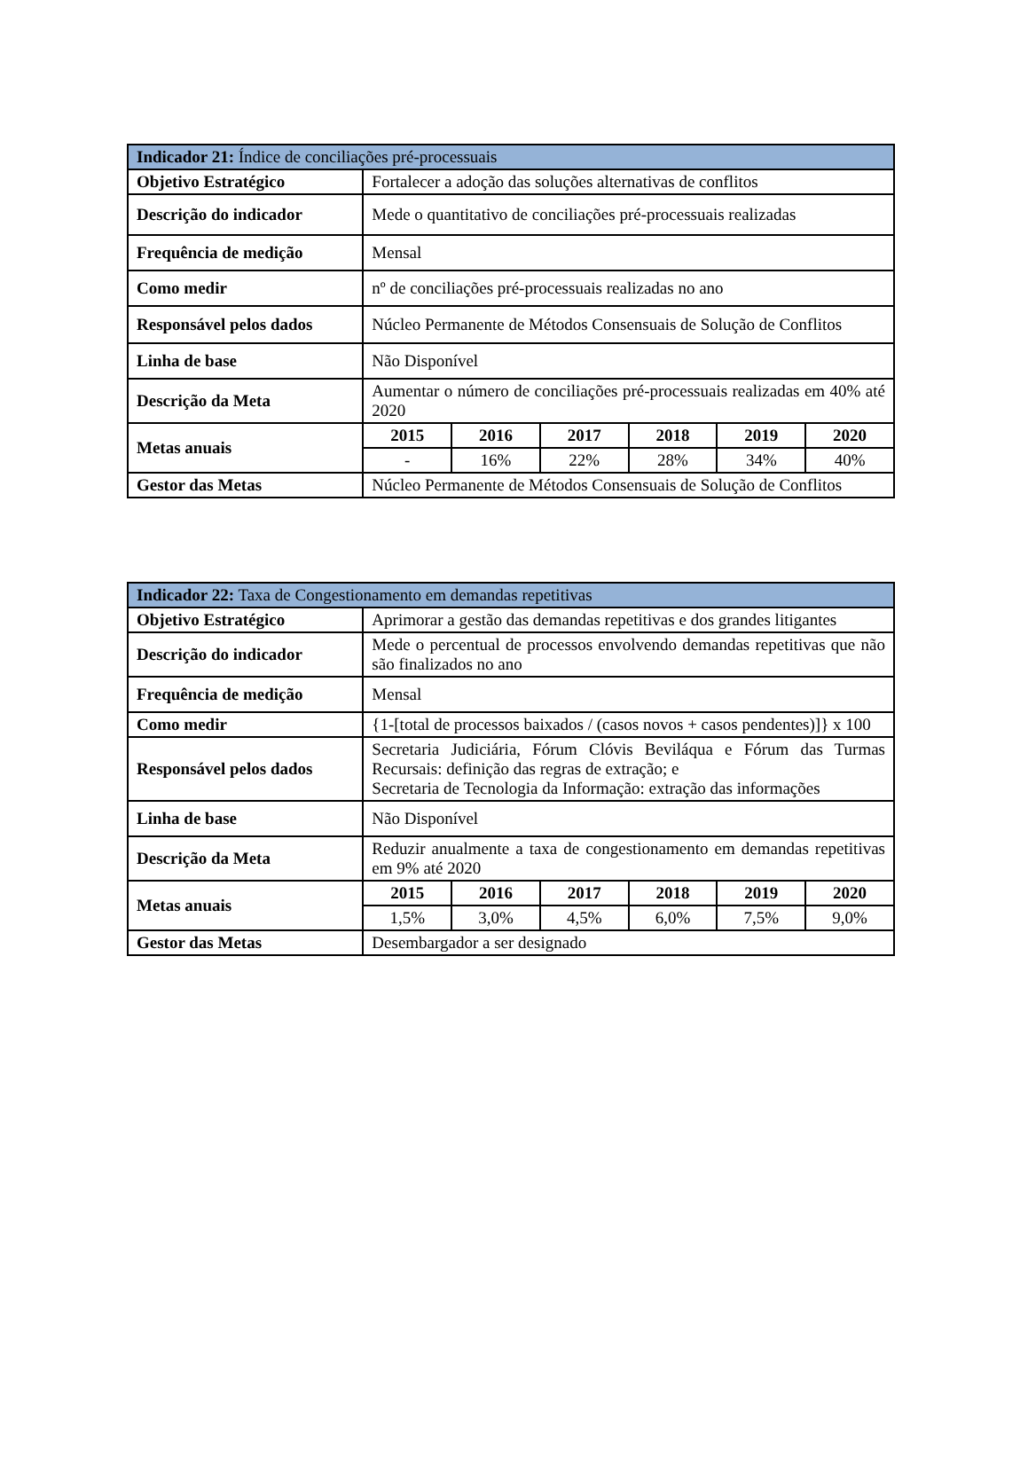| Indicador 21: Índice de conciliações pré-processuais | | | | | | |
| --- | --- | --- | --- | --- | --- | --- |
| Objetivo Estratégico | Fortalecer a adoção das soluções alternativas de conflitos | | | | | |
| Descrição do indicador | Mede o quantitativo de conciliações pré-processuais realizadas | | | | | |
| Frequência de medição | Mensal | | | | | |
| Como medir | nº de conciliações pré-processuais realizadas no ano | | | | | |
| Responsável pelos dados | Núcleo Permanente de Métodos Consensuais de Solução de Conflitos | | | | | |
| Linha de base | Não Disponível | | | | | |
| Descrição da Meta | Aumentar o número de conciliações pré-processuais realizadas em 40% até 2020 | | | | | |
| Metas anuais | 2015 | 2016 | 2017 | 2018 | 2019 | 2020 |
| | - | 16% | 22% | 28% | 34% | 40% |
| Gestor das Metas | Núcleo Permanente de Métodos Consensuais de Solução de Conflitos | | | | | |
| Indicador 22: Taxa de Congestionamento em demandas repetitivas | | | | | | |
| --- | --- | --- | --- | --- | --- | --- |
| Objetivo Estratégico | Aprimorar a gestão das demandas repetitivas e dos grandes litigantes | | | | | |
| Descrição do indicador | Mede o percentual de processos envolvendo demandas repetitivas que não são finalizados no ano | | | | | |
| Frequência de medição | Mensal | | | | | |
| Como medir | {1-[total de processos baixados / (casos novos + casos pendentes)]} x 100 | | | | | |
| Responsável pelos dados | Secretaria Judiciária, Fórum Clóvis Beviláqua e Fórum das Turmas Recursais: definição das regras de extração; e Secretaria de Tecnologia da Informação: extração das informações | | | | | |
| Linha de base | Não Disponível | | | | | |
| Descrição da Meta | Reduzir anualmente a taxa de congestionamento em demandas repetitivas em 9% até 2020 | | | | | |
| Metas anuais | 2015 | 2016 | 2017 | 2018 | 2019 | 2020 |
| | 1,5% | 3,0% | 4,5% | 6,0% | 7,5% | 9,0% |
| Gestor das Metas | Desembargador a ser designado | | | | | |